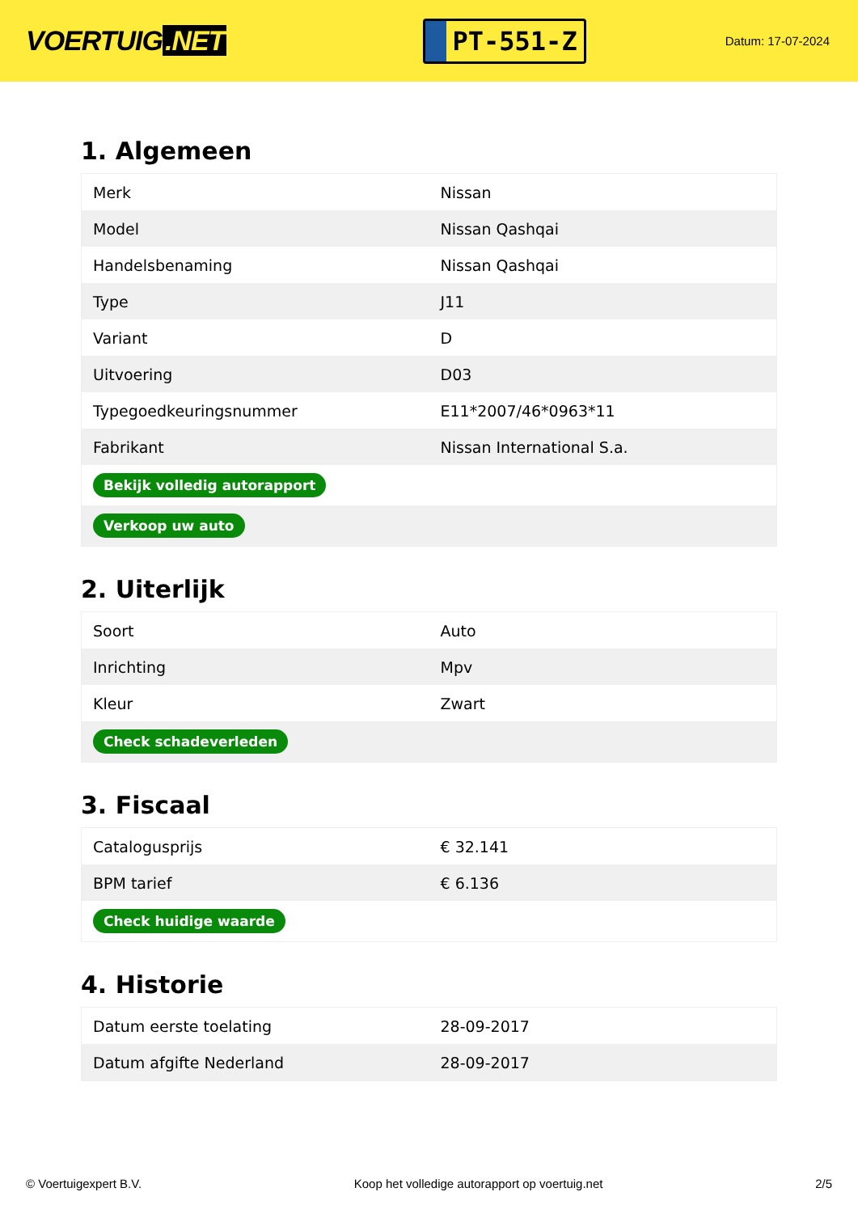VOERTUIG.NET
PT-551-Z
Datum: 17-07-2024
1. Algemeen
| Merk | Nissan |
| Model | Nissan Qashqai |
| Handelsbenaming | Nissan Qashqai |
| Type | J11 |
| Variant | D |
| Uitvoering | D03 |
| Typegoedkeuringsnummer | E11*2007/46*0963*11 |
| Fabrikant | Nissan International S.a. |
| Bekijk volledig autorapport | |
| Verkoop uw auto | |
2. Uiterlijk
| Soort | Auto |
| Inrichting | Mpv |
| Kleur | Zwart |
| Check schadeverleden | |
3. Fiscaal
| Catalogusprijs | € 32.141 |
| BPM tarief | € 6.136 |
| Check huidige waarde | |
4. Historie
| Datum eerste toelating | 28-09-2017 |
| Datum afgifte Nederland | 28-09-2017 |
© Voertuigexpert B.V. Koop het volledige autorapport op voertuig.net 2/5